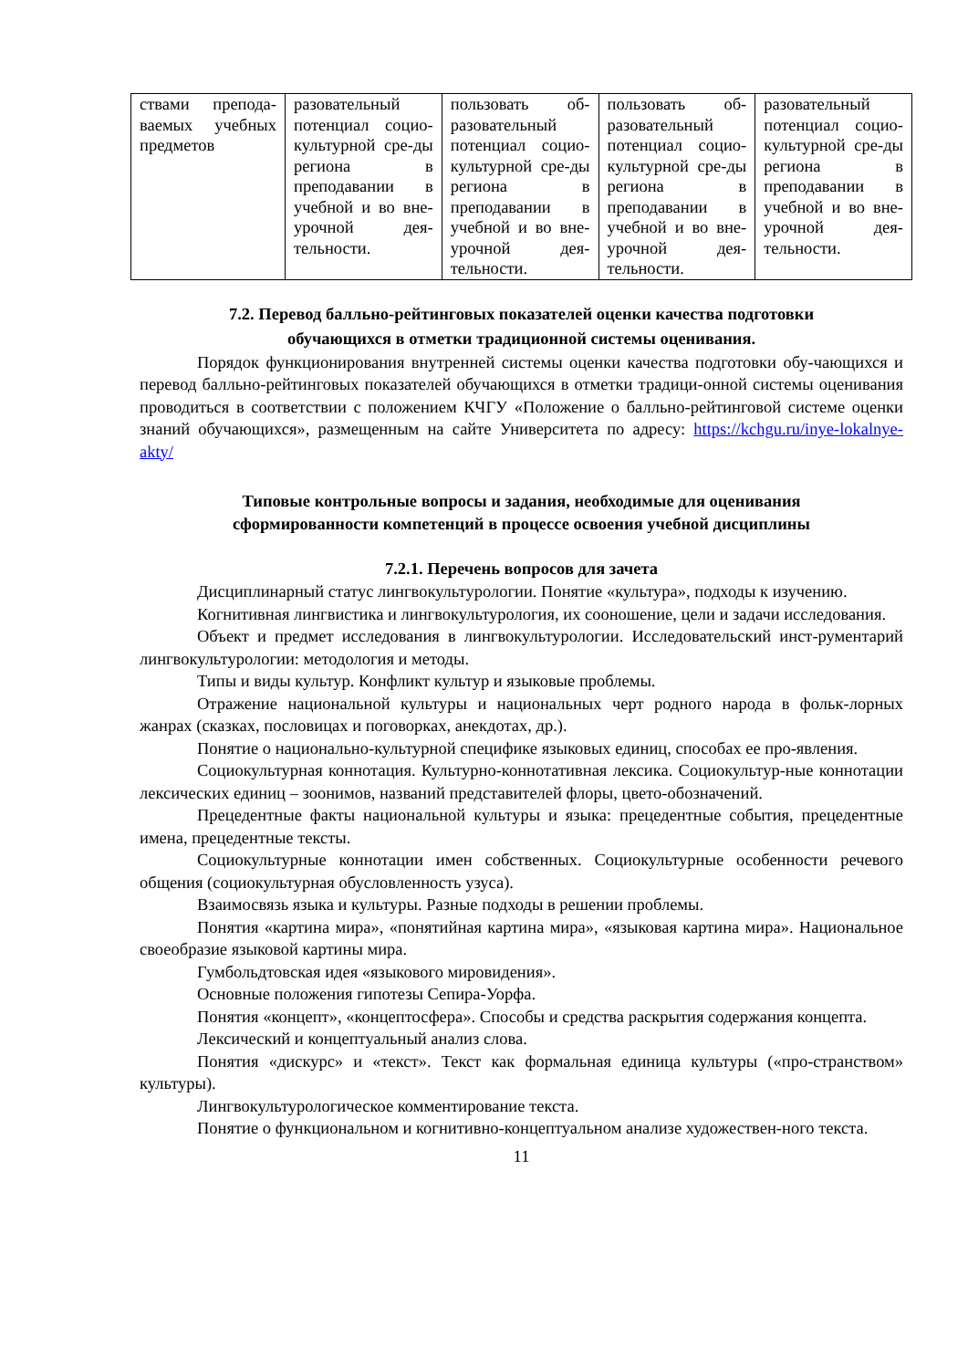| ствами препода-ваемых учебных предметов | разовательный потенциал социо-культурной сре-ды региона в преподавании в учебной и во вне-урочной дея-тельности. | пользовать об-разовательный потенциал социо-культурной сре-ды региона в преподавании в учебной и во вне-урочной дея-тельности. | пользовать об-разовательный потенциал социо-культурной сре-ды региона в преподавании в учебной и во вне-урочной дея-тельности. | разовательный потенциал социо-культурной сре-ды региона в преподавании в учебной и во вне-урочной дея-тельности. |
7.2. Перевод балльно-рейтинговых показателей оценки качества подготовки
обучающихся в отметки традиционной системы оценивания.
Порядок функционирования внутренней системы оценки качества подготовки обу-чающихся и перевод балльно-рейтинговых показателей обучающихся в отметки традици-онной системы оценивания проводиться в соответствии с положением КЧГУ «Положение о балльно-рейтинговой системе оценки знаний обучающихся», размещенным на сайте Университета по адресу: https://kchgu.ru/inye-lokalnye-akty/
Типовые контрольные вопросы и задания, необходимые для оценивания
сформированности компетенций в процессе освоения учебной дисциплины
7.2.1. Перечень вопросов для зачета
Дисциплинарный статус лингвокультурологии. Понятие «культура», подходы к изучению.
Когнитивная лингвистика и лингвокультурология, их сооношение, цели и задачи исследования.
Объект и предмет исследования в лингвокультурологии. Исследовательский инст-рументарий лингвокультурологии: методология и методы.
Типы и виды культур. Конфликт культур и языковые проблемы.
Отражение национальной культуры и национальных черт родного народа в фольк-лорных жанрах (сказках, пословицах и поговорках, анекдотах, др.).
Понятие о национально-культурной специфике языковых единиц, способах ее про-явления.
Социокультурная коннотация. Культурно-коннотативная лексика. Социокультур-ные коннотации лексических единиц – зоонимов, названий представителей флоры, цвето-обозначений.
Прецедентные факты национальной культуры и языка: прецедентные события, прецедентные имена, прецедентные тексты.
Социокультурные коннотации имен собственных. Социокультурные особенности речевого общения (социокультурная обусловленность узуса).
Взаимосвязь языка и культуры. Разные подходы в решении проблемы.
Понятия «картина мира», «понятийная картина мира», «языковая картина мира». Национальное своеобразие языковой картины мира.
Гумбольдтовская идея «языкового мировидения».
Основные положения гипотезы Сепира-Уорфа.
Понятия «концепт», «концептосфера». Способы и средства раскрытия содержания концепта.
Лексический и концептуальный анализ слова.
Понятия «дискурс» и «текст». Текст как формальная единица культуры («про-странством» культуры).
Лингвокультурологическое комментирование текста.
Понятие о функциональном и когнитивно-концептуальном анализе художествен-ного текста.
11